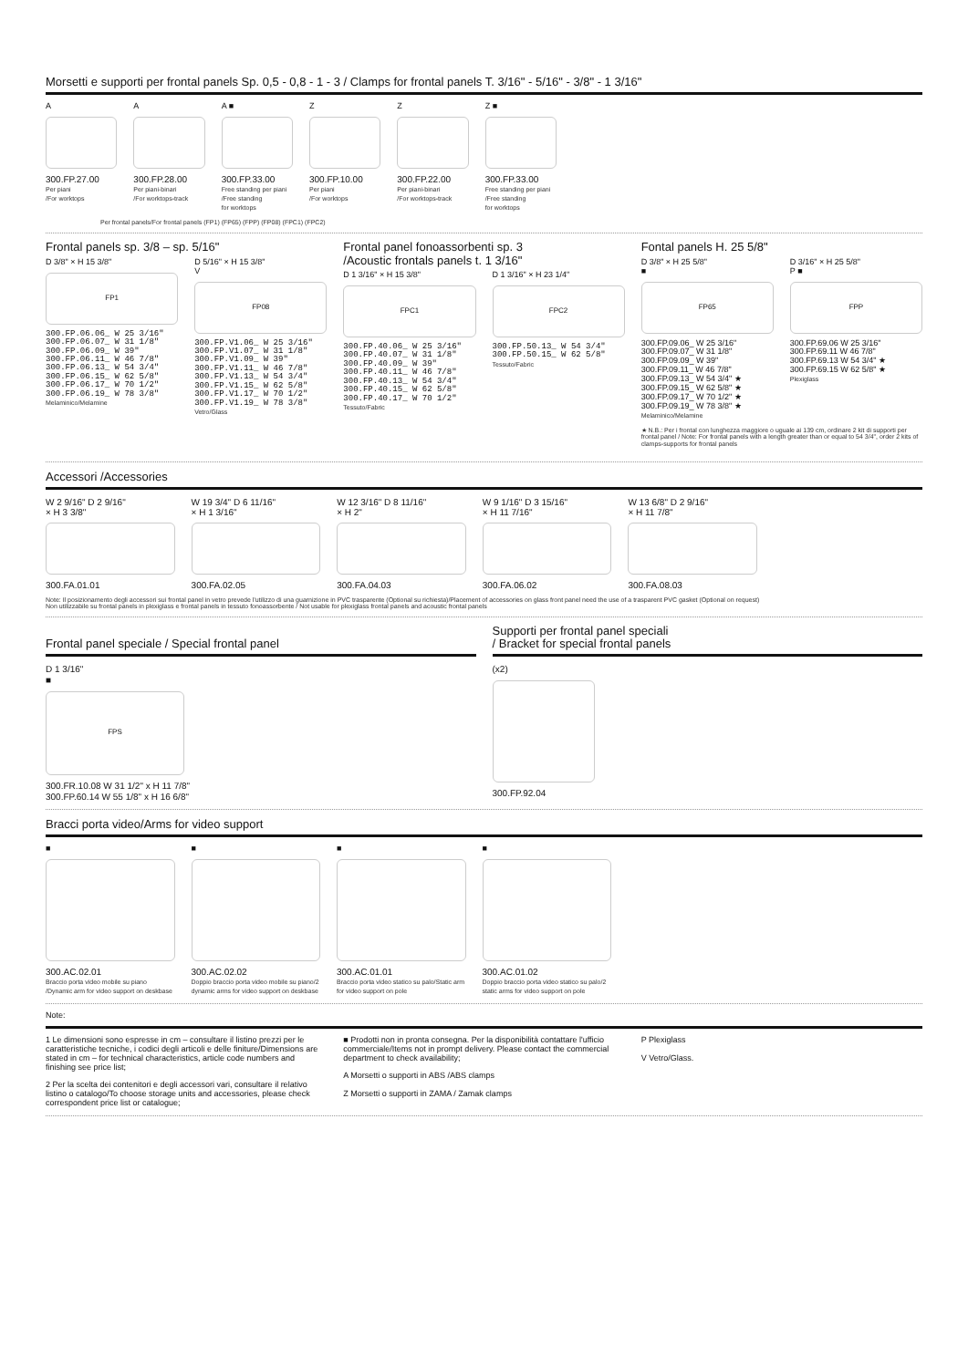Morsetti e supporti per frontal panels Sp. 0,5 - 0,8 - 1 - 3 / Clamps for frontal panels T. 3/16" - 5/16" - 3/8" - 1 3/16"
A
300.FP.27.00
Per piani
/For worktops
A
300.FP.28.00
Per piani-binari
/For worktops-track
A ■
300.FP.33.00
Free standing per piani
/Free standing
for worktops
Z
300.FP.10.00
Per piani
/For worktops
Z
300.FP.22.00
Per piani-binari
/For worktops-track
Z ■
300.FP.33.00
Free standing per piani
/Free standing
for worktops
Per frontal panels/For frontal panels (FP1) (FP65) (FPP) (FP08) (FPC1) (FPC2)
Frontal panels sp. 3/8 – sp. 5/16"
D 3/8" × H 15 3/8"
FP1
300.FP.06.06_ W 25 3/16"
300.FP.06.07_ W 31 1/8"
300.FP.06.09_ W 39"
300.FP.06.11_ W 46 7/8"
300.FP.06.13_ W 54 3/4"
300.FP.06.15_ W 62 5/8"
300.FP.06.17_ W 70 1/2"
300.FP.06.19_ W 78 3/8"
Melaminico/Melamine
D 5/16" × H 15 3/8"
V
FP08
300.FP.V1.06_ W 25 3/16"
300.FP.V1.07_ W 31 1/8"
300.FP.V1.09_ W 39"
300.FP.V1.11_ W 46 7/8"
300.FP.V1.13_ W 54 3/4"
300.FP.V1.15_ W 62 5/8"
300.FP.V1.17_ W 70 1/2"
300.FP.V1.19_ W 78 3/8"
Vetro/Glass
Frontal panel fonoassorbenti sp. 3
/Acoustic frontals panels t. 1 3/16"
D 1 3/16" × H 15 3/8"
FPC1
300.FP.40.06_ W 25 3/16"
300.FP.40.07_ W 31 1/8"
300.FP.40.09_ W 39"
300.FP.40.11_ W 46 7/8"
300.FP.40.13_ W 54 3/4"
300.FP.40.15_ W 62 5/8"
300.FP.40.17_ W 70 1/2"
Tessuto/Fabric
D 1 3/16" × H 23 1/4"
FPC2
300.FP.50.13_ W 54 3/4"
300.FP.50.15_ W 62 5/8"
Tessuto/Fabric
Fontal panels H. 25 5/8"
D 3/8" × H 25 5/8"
■
FP65
300.FP.09.06_ W 25 3/16"
300.FP.09.07_ W 31 1/8"
300.FP.09.09_ W 39"
300.FP.09.11_ W 46 7/8"
300.FP.09.13_ W 54 3/4" ★
300.FP.09.15_ W 62 5/8" ★
300.FP.09.17_ W 70 1/2" ★
300.FP.09.19_ W 78 3/8" ★
Melaminico/Melamine
D 3/16" × H 25 5/8"
P ■
FPP
300.FP.69.06 W 25 3/16"
300.FP.69.11 W 46 7/8"
300.FP.69.13 W 54 3/4" ★
300.FP.69.15 W 62 5/8" ★
Plexiglass
★ N.B.: Per i frontal con lunghezza maggiore o uguale ai 139 cm, ordinare 2 kit di supporti per frontal panel / Note: For frontal panels with a length greater than or equal to 54 3/4", order 2 kits of clamps-supports for frontal panels
Accessori /Accessories
W 2 9/16" D 2 9/16"
× H 3 3/8"
300.FA.01.01
W 19 3/4" D 6 11/16"
× H 1 3/16"
300.FA.02.05
W 12 3/16" D 8 11/16"
× H 2"
300.FA.04.03
W 9 1/16" D 3 15/16"
× H 11 7/16"
300.FA.06.02
W 13 6/8" D 2 9/16"
× H 11 7/8"
300.FA.08.03
Note: Il posizionamento degli accessori sui frontal panel in vetro prevede l'utilizzo di una guarnizione in PVC trasparente (Optional su richiesta)/Placement of accessories on glass front panel need the use of a trasparent PVC gasket (Optional on request)
Non utilizzabile su frontal panels in plexiglass e frontal panels in tessuto fonoassorbente / Not usable for plexiglass frontal panels and acoustic frontal panels
Frontal panel speciale / Special frontal panel
D 1 3/16"
■
FPS
300.FR.10.08 W 31 1/2" x H 11 7/8"
300.FP.60.14 W 55 1/8" x H 16 6/8"
Supporti per frontal panel speciali
/ Bracket for special frontal panels
(x2)
300.FP.92.04
Bracci porta video/Arms for video support
■
300.AC.02.01
Braccio porta video mobile su piano /Dynamic arm for video support on deskbase
■
300.AC.02.02
Doppio braccio porta video mobile su piano/2 dynamic arms for video support on deskbase
■
300.AC.01.01
Braccio porta video statico su palo/Static arm for video support on pole
■
300.AC.01.02
Doppio braccio porta video statico su palo/2 static arms for video support on pole
Note:
1 Le dimensioni sono espresse in cm – consultare il listino prezzi per le caratteristiche tecniche, i codici degli articoli e delle finiture/Dimensions are stated in cm – for technical characteristics, article code numbers and finishing see price list;
2 Per la scelta dei contenitori e degli accessori vari, consultare il relativo listino o catalogo/To choose storage units and accessories, please check correspondent price list or catalogue;
■ Prodotti non in pronta consegna. Per la disponibilità contattare l'ufficio commerciale/Items not in prompt delivery. Please contact the commercial department to check availability;
A Morsetti o supporti in ABS /ABS clamps
Z Morsetti o supporti in ZAMA / Zamak clamps
P Plexiglass
V Vetro/Glass.